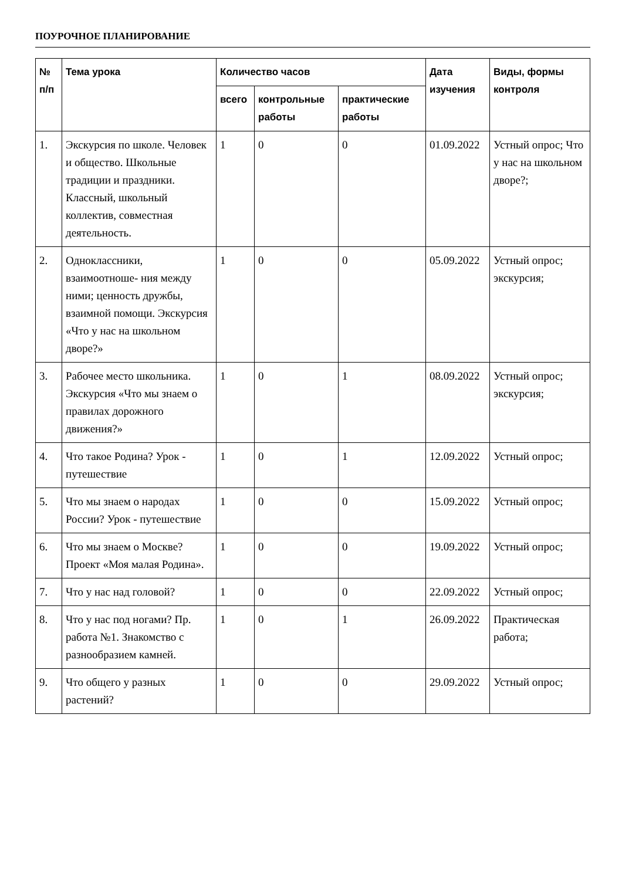ПОУРОЧНОЕ ПЛАНИРОВАНИЕ
| № п/п | Тема урока | Количество часов | | | Дата изучения | Виды, формы контроля |
| --- | --- | --- | --- | --- | --- | --- |
| | | всего | контрольные работы | практические работы | | |
| 1. | Экскурсия по школе. Человек и общество. Школьные традиции и праздники. Классный, школьный коллектив, совместная деятельность. | 1 | 0 | 0 | 01.09.2022 | Устный опрос; Что у нас на школьном дворе?; |
| 2. | Одноклассники, взаимоотноше- ния между ними; ценность дружбы, взаимной помощи. Экскурсия «Что у нас на школьном дворе?» | 1 | 0 | 0 | 05.09.2022 | Устный опрос; экскурсия; |
| 3. | Рабочее место школьника. Экскурсия «Что мы знаем о правилах дорожного движения?» | 1 | 0 | 1 | 08.09.2022 | Устный опрос; экскурсия; |
| 4. | Что такое Родина? Урок - путешествие | 1 | 0 | 1 | 12.09.2022 | Устный опрос; |
| 5. | Что мы знаем о народах России? Урок - путешествие | 1 | 0 | 0 | 15.09.2022 | Устный опрос; |
| 6. | Что мы знаем о Москве? Проект «Моя малая Родина». | 1 | 0 | 0 | 19.09.2022 | Устный опрос; |
| 7. | Что у нас над головой? | 1 | 0 | 0 | 22.09.2022 | Устный опрос; |
| 8. | Что у нас под ногами? Пр. работа №1. Знакомство с разнообразием камней. | 1 | 0 | 1 | 26.09.2022 | Практическая работа; |
| 9. | Что общего у разных растений? | 1 | 0 | 0 | 29.09.2022 | Устный опрос; |